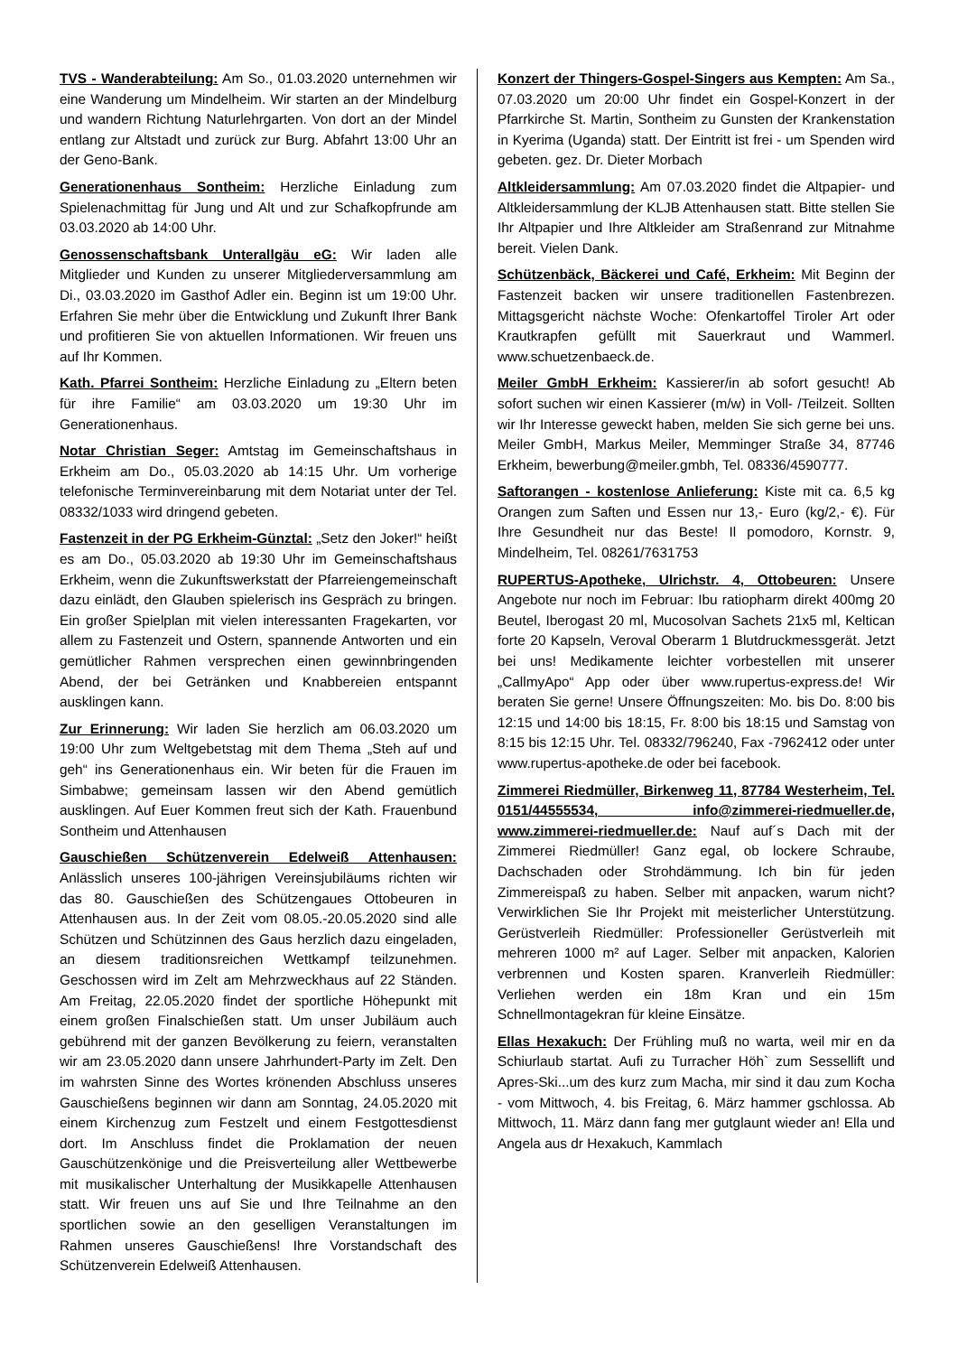TVS - Wanderabteilung: Am So., 01.03.2020 unternehmen wir eine Wanderung um Mindelheim. Wir starten an der Mindelburg und wandern Richtung Naturlehrgarten. Von dort an der Mindel entlang zur Altstadt und zurück zur Burg. Abfahrt 13:00 Uhr an der Geno-Bank.
Generationenhaus Sontheim: Herzliche Einladung zum Spielenachmittag für Jung und Alt und zur Schafkopfrunde am 03.03.2020 ab 14:00 Uhr.
Genossenschaftsbank Unterallgäu eG: Wir laden alle Mitglieder und Kunden zu unserer Mitgliederversammlung am Di., 03.03.2020 im Gasthof Adler ein. Beginn ist um 19:00 Uhr. Erfahren Sie mehr über die Entwicklung und Zukunft Ihrer Bank und profitieren Sie von aktuellen Informationen. Wir freuen uns auf Ihr Kommen.
Kath. Pfarrei Sontheim: Herzliche Einladung zu „Eltern beten für ihre Familie“ am 03.03.2020 um 19:30 Uhr im Generationenhaus.
Notar Christian Seger: Amtstag im Gemeinschaftshaus in Erkheim am Do., 05.03.2020 ab 14:15 Uhr. Um vorherige telefonische Terminvereinbarung mit dem Notariat unter der Tel. 08332/1033 wird dringend gebeten.
Fastenzeit in der PG Erkheim-Günztal: „Setz den Joker!“ heißt es am Do., 05.03.2020 ab 19:30 Uhr im Gemeinschaftshaus Erkheim, wenn die Zukunftswerkstatt der Pfarreiengemeinschaft dazu einlädt, den Glauben spielerisch ins Gespräch zu bringen. Ein großer Spielplan mit vielen interessanten Fragekarten, vor allem zu Fastenzeit und Ostern, spannende Antworten und ein gemütlicher Rahmen versprechen einen gewinnbringenden Abend, der bei Getränken und Knabbereien entspannt ausklingen kann.
Zur Erinnerung: Wir laden Sie herzlich am 06.03.2020 um 19:00 Uhr zum Weltgebetstag mit dem Thema „Steh auf und geh“ ins Generationenhaus ein. Wir beten für die Frauen im Simbabwe; gemeinsam lassen wir den Abend gemütlich ausklingen. Auf Euer Kommen freut sich der Kath. Frauenbund Sontheim und Attenhausen
Gauschießen Schützenverein Edelweiß Attenhausen: Anlässlich unseres 100-jährigen Vereinsjubiläums richten wir das 80. Gauschießen des Schützengaues Ottobeuren in Attenhausen aus. In der Zeit vom 08.05.-20.05.2020 sind alle Schützen und Schützinnen des Gaus herzlich dazu eingeladen, an diesem traditionsreichen Wettkampf teilzunehmen. Geschossen wird im Zelt am Mehrzweckhaus auf 22 Ständen. Am Freitag, 22.05.2020 findet der sportliche Höhepunkt mit einem großen Finalschießen statt. Um unser Jubiläum auch gebührend mit der ganzen Bevölkerung zu feiern, veranstalten wir am 23.05.2020 dann unsere Jahrhundert-Party im Zelt. Den im wahrsten Sinne des Wortes krönenden Abschluss unseres Gauschießens beginnen wir dann am Sonntag, 24.05.2020 mit einem Kirchenzug zum Festzelt und einem Festgottesdienst dort. Im Anschluss findet die Proklamation der neuen Gauschützenkönige und die Preisverteilung aller Wettbewerbe mit musikalischer Unterhaltung der Musikkapelle Attenhausen statt. Wir freuen uns auf Sie und Ihre Teilnahme an den sportlichen sowie an den geselligen Veranstaltungen im Rahmen unseres Gauschießens! Ihre Vorstandschaft des Schützenverein Edelweiß Attenhausen.
Konzert der Thingers-Gospel-Singers aus Kempten: Am Sa., 07.03.2020 um 20:00 Uhr findet ein Gospel-Konzert in der Pfarrkirche St. Martin, Sontheim zu Gunsten der Krankenstation in Kyerima (Uganda) statt. Der Eintritt ist frei - um Spenden wird gebeten. gez. Dr. Dieter Morbach
Altkleidersammlung: Am 07.03.2020 findet die Altpapier- und Altkleidersammlung der KLJB Attenhausen statt. Bitte stellen Sie Ihr Altpapier und Ihre Altkleider am Straßenrand zur Mitnahme bereit. Vielen Dank.
Schützenbäck, Bäckerei und Café, Erkheim: Mit Beginn der Fastenzeit backen wir unsere traditionellen Fastenbrezen. Mittagsgericht nächste Woche: Ofenkartoffel Tiroler Art oder Krautkrapfen gefüllt mit Sauerkraut und Wammerl. www.schuetzenbaeck.de.
Meiler GmbH Erkheim: Kassierer/in ab sofort gesucht! Ab sofort suchen wir einen Kassierer (m/w) in Voll- /Teilzeit. Sollten wir Ihr Interesse geweckt haben, melden Sie sich gerne bei uns. Meiler GmbH, Markus Meiler, Memminger Straße 34, 87746 Erkheim, bewerbung@meiler.gmbh, Tel. 08336/4590777.
Saftorangen - kostenlose Anlieferung: Kiste mit ca. 6,5 kg Orangen zum Saften und Essen nur 13,- Euro (kg/2,- €). Für Ihre Gesundheit nur das Beste! Il pomodoro, Kornstr. 9, Mindelheim, Tel. 08261/7631753
RUPERTUS-Apotheke, Ulrichstr. 4, Ottobeuren: Unsere Angebote nur noch im Februar: Ibu ratiopharm direkt 400mg 20 Beutel, Iberogast 20 ml, Mucosolvan Sachets 21x5 ml, Keltican forte 20 Kapseln, Veroval Oberarm 1 Blutdruckmessgerät. Jetzt bei uns! Medikamente leichter vorbestellen mit unserer „CallmyApo“ App oder über www.rupertus-express.de! Wir beraten Sie gerne! Unsere Öffnungszeiten: Mo. bis Do. 8:00 bis 12:15 und 14:00 bis 18:15, Fr. 8:00 bis 18:15 und Samstag von 8:15 bis 12:15 Uhr. Tel. 08332/796240, Fax -7962412 oder unter www.rupertus-apotheke.de oder bei facebook.
Zimmerei Riedmüller, Birkenweg 11, 87784 Westerheim, Tel. 0151/44555534, info@zimmerei-riedmueller.de, www.zimmerei-riedmueller.de: Nauf auf´s Dach mit der Zimmerei Riedmüller! Ganz egal, ob lockere Schraube, Dachschaden oder Strohdämmung. Ich bin für jeden Zimmereispaß zu haben. Selber mit anpacken, warum nicht? Verwirklichen Sie Ihr Projekt mit meisterlicher Unterstützung. Gerüstverleih Riedmüller: Professioneller Gerüstverleih mit mehreren 1000 m² auf Lager. Selber mit anpacken, Kalorien verbrennen und Kosten sparen. Kranverleih Riedmüller: Verliehen werden ein 18m Kran und ein 15m Schnellmontagekran für kleine Einsätze.
Ellas Hexakuch: Der Frühling muß no warta, weil mir en da Schiurlaub startat. Aufi zu Turracher Höh` zum Sessellift und Apres-Ski...um des kurz zum Macha, mir sind it dau zum Kocha - vom Mittwoch, 4. bis Freitag, 6. März hammer gschlossa. Ab Mittwoch, 11. März dann fang mer gutglaunt wieder an! Ella und Angela aus dr Hexakuch, Kammlach